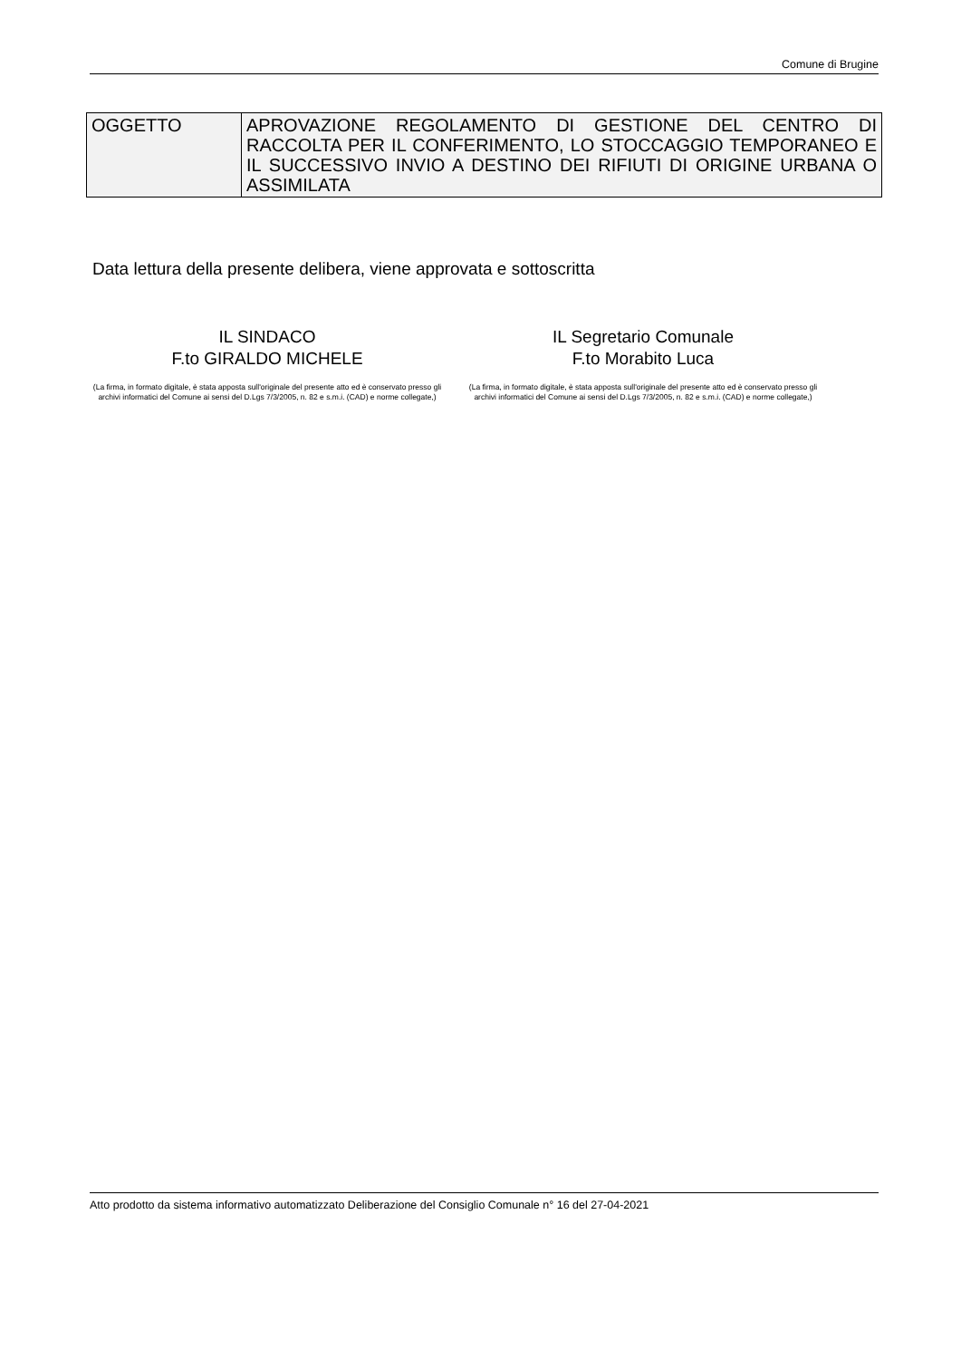Comune di Brugine
| OGGETTO | APROVAZIONE REGOLAMENTO DI GESTIONE DEL CENTRO DI RACCOLTA PER IL CONFERIMENTO, LO STOCCAGGIO TEMPORANEO E IL SUCCESSIVO INVIO A DESTINO DEI RIFIUTI DI ORIGINE URBANA O ASSIMILATA |
Data lettura della presente delibera, viene approvata e sottoscritta
IL SINDACO
F.to GIRALDO MICHELE
(La firma, in formato digitale, è stata apposta sull'originale del presente atto ed è conservato presso gli archivi informatici del Comune ai sensi del D.Lgs 7/3/2005, n. 82 e s.m.i. (CAD) e norme collegate,)
IL Segretario Comunale
F.to Morabito Luca
(La firma, in formato digitale, è stata apposta sull'originale del presente atto ed è conservato presso gli archivi informatici del Comune ai sensi del D.Lgs 7/3/2005, n. 82 e s.m.i. (CAD) e norme collegate,)
Atto prodotto da sistema informativo automatizzato Deliberazione del Consiglio Comunale n° 16 del 27-04-2021